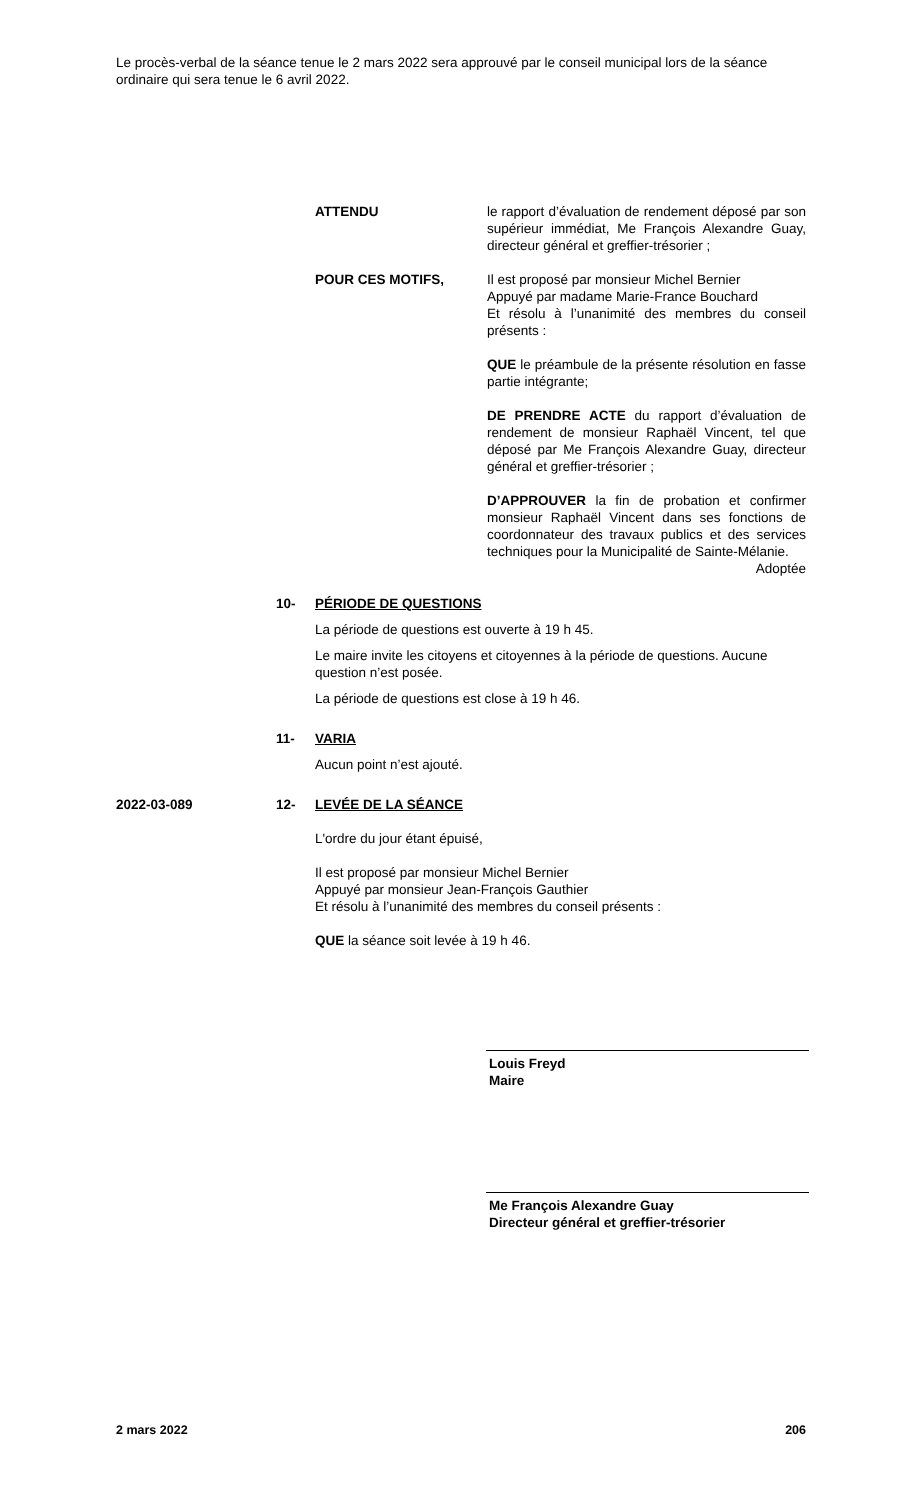Le procès-verbal de la séance tenue le 2 mars 2022 sera approuvé par le conseil municipal lors de la séance ordinaire qui sera tenue le 6 avril 2022.
ATTENDU le rapport d’évaluation de rendement déposé par son supérieur immédiat, Me François Alexandre Guay, directeur général et greffier-trésorier ;
POUR CES MOTIFS, Il est proposé par monsieur Michel Bernier
Appuyé par madame Marie-France Bouchard
Et résolu à l’unanimité des membres du conseil présents :
QUE le préambule de la présente résolution en fasse partie intégrante;
DE PRENDRE ACTE du rapport d’évaluation de rendement de monsieur Raphaël Vincent, tel que déposé par Me François Alexandre Guay, directeur général et greffier-trésorier ;
D’APPROUVER la fin de probation et confirmer monsieur Raphaël Vincent dans ses fonctions de coordonnateur des travaux publics et des services techniques pour la Municipalité de Sainte-Mélanie.
Adoptée
10- PÉRIODE DE QUESTIONS
La période de questions est ouverte à 19 h 45.
Le maire invite les citoyens et citoyennes à la période de questions. Aucune question n’est posée.
La période de questions est close à 19 h 46.
11- VARIA
Aucun point n’est ajouté.
2022-03-089 12- LEVÉE DE LA SÉANCE
L'ordre du jour étant épuisé,
Il est proposé par monsieur Michel Bernier
Appuyé par monsieur Jean-François Gauthier
Et résolu à l’unanimité des membres du conseil présents :
QUE la séance soit levée à 19 h 46.
Louis Freyd
Maire
Me François Alexandre Guay
Directeur général et greffier-trésorier
2 mars 2022 206